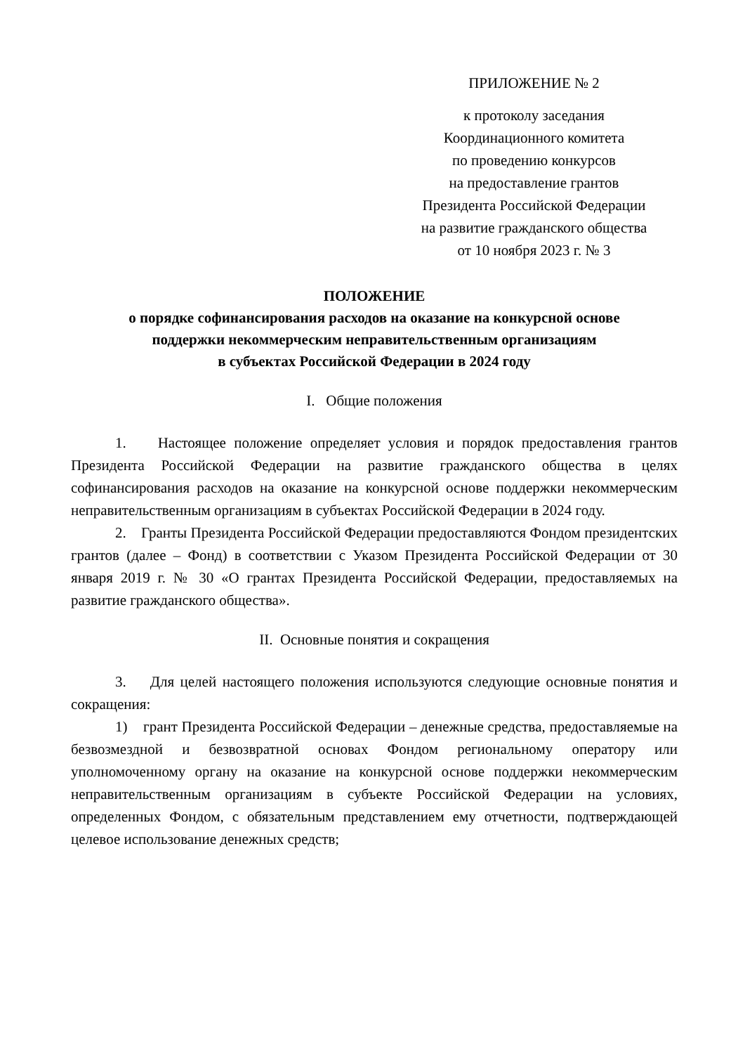ПРИЛОЖЕНИЕ № 2
к протоколу заседания
Координационного комитета
по проведению конкурсов
на предоставление грантов
Президента Российской Федерации
на развитие гражданского общества
от 10 ноября 2023 г. № 3
ПОЛОЖЕНИЕ
о порядке софинансирования расходов на оказание на конкурсной основе
поддержки некоммерческим неправительственным организациям
в субъектах Российской Федерации в 2024 году
I. Общие положения
1. Настоящее положение определяет условия и порядок предоставления грантов Президента Российской Федерации на развитие гражданского общества в целях софинансирования расходов на оказание на конкурсной основе поддержки некоммерческим неправительственным организациям в субъектах Российской Федерации в 2024 году.
2. Гранты Президента Российской Федерации предоставляются Фондом президентских грантов (далее – Фонд) в соответствии с Указом Президента Российской Федерации от 30 января 2019 г. № 30 «О грантах Президента Российской Федерации, предоставляемых на развитие гражданского общества».
II. Основные понятия и сокращения
3. Для целей настоящего положения используются следующие основные понятия и сокращения:
1) грант Президента Российской Федерации – денежные средства, предоставляемые на безвозмездной и безвозвратной основах Фондом региональному оператору или уполномоченному органу на оказание на конкурсной основе поддержки некоммерческим неправительственным организациям в субъекте Российской Федерации на условиях, определенных Фондом, с обязательным представлением ему отчетности, подтверждающей целевое использование денежных средств;